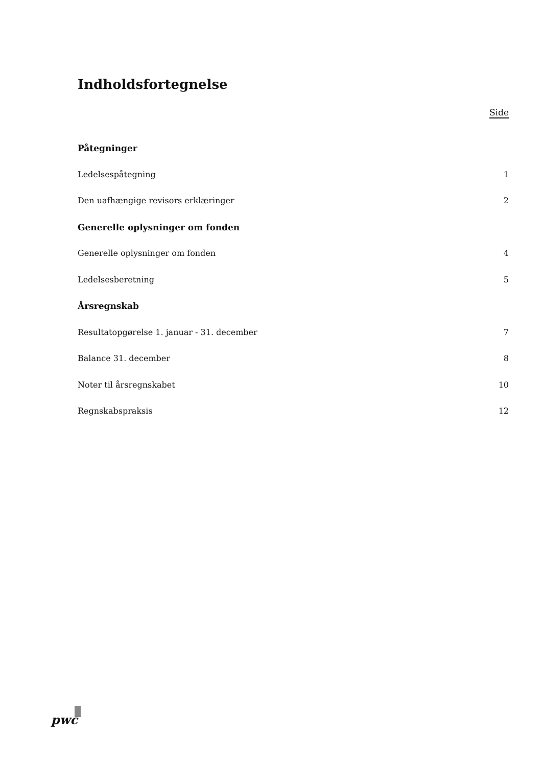Indholdsfortegnelse
Side
Påtegninger
Ledelsespåtegning 1
Den uafhængige revisors erklæringer 2
Generelle oplysninger om fonden
Generelle oplysninger om fonden 4
Ledelsesberetning 5
Årsregnskab
Resultatopgørelse 1. januar - 31. december 7
Balance 31. december 8
Noter til årsregnskabet 10
Regnskabspraksis 12
pwc